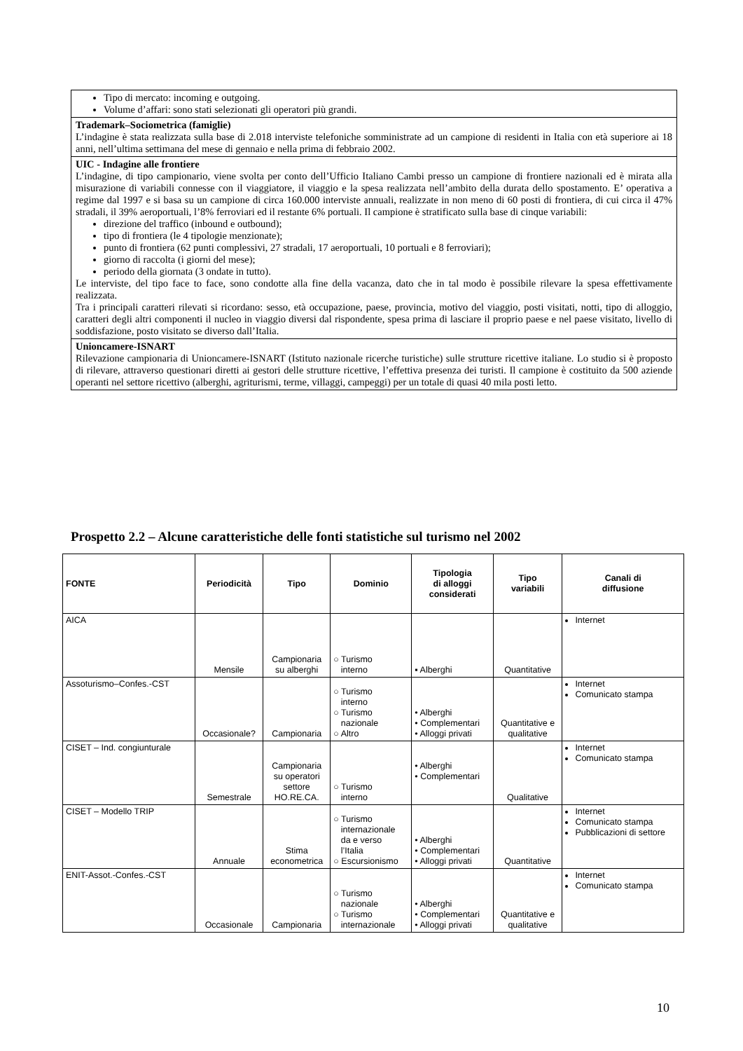Tipo di mercato: incoming e outgoing.
Volume d’affari: sono stati selezionati gli operatori più grandi.
Trademark–Sociometrica (famiglie)
L’indagine è stata realizzata sulla base di 2.018 interviste telefoniche somministrate ad un campione di residenti in Italia con età superiore ai 18 anni, nell’ultima settimana del mese di gennaio e nella prima di febbraio 2002.
UIC - Indagine alle frontiere
L’indagine, di tipo campionario, viene svolta per conto dell’Ufficio Italiano Cambi presso un campione di frontiere nazionali ed è mirata alla misurazione di variabili connesse con il viaggiatore, il viaggio e la spesa realizzata nell’ambito della durata dello spostamento. E’ operativa a regime dal 1997 e si basa su un campione di circa 160.000 interviste annuali, realizzate in non meno di 60 posti di frontiera, di cui circa il 47% stradali, il 39% aeroportuali, l’8% ferroviari ed il restante 6% portuali. Il campione è stratificato sulla base di cinque variabili:
direzione del traffico (inbound e outbound);
tipo di frontiera (le 4 tipologie menzionate);
punto di frontiera (62 punti complessivi, 27 stradali, 17 aeroportuali, 10 portuali e 8 ferroviari);
giorno di raccolta (i giorni del mese);
periodo della giornata (3 ondate in tutto).
Le interviste, del tipo face to face, sono condotte alla fine della vacanza, dato che in tal modo è possibile rilevare la spesa effettivamente realizzata.
Tra i principali caratteri rilevati si ricordano: sesso, età occupazione, paese, provincia, motivo del viaggio, posti visitati, notti, tipo di alloggio, caratteri degli altri componenti il nucleo in viaggio diversi dal rispondente, spesa prima di lasciare il proprio paese e nel paese visitato, livello di soddisfazione, posto visitato se diverso dall’Italia.
Unioncamere-ISNART
Rilevazione campionaria di Unioncamere-ISNART (Istituto nazionale ricerche turistiche) sulle strutture ricettive italiane. Lo studio si è proposto di rilevare, attraverso questionari diretti ai gestori delle strutture ricettive, l’effettiva presenza dei turisti. Il campione è costituito da 500 aziende operanti nel settore ricettivo (alberghi, agriturismi, terme, villaggi, campeggi) per un totale di quasi 40 mila posti letto.
Prospetto 2.2 – Alcune caratteristiche delle fonti statistiche sul turismo nel 2002
| FONTE | Periodicità | Tipo | Dominio | Tipologia di alloggi considerati | Tipo variabili | Canali di diffusione |
| --- | --- | --- | --- | --- | --- | --- |
| AICA | Mensile | Campionaria su alberghi | ○ Turismo interno | ▪ Alberghi | Quantitative | Internet |
| Assoturismo–Confes.-CST | Occasionale? | Campionaria | ○ Turismo interno ○ Turismo nazionale ○ Altro | • Alberghi • Complementari • Alloggi privati | Quantitative e qualitative | Internet Comunicato stampa |
| CISET – Ind. congiunturale | Semestrale | Campionaria su operatori settore HO.RE.CA. | ○ Turismo interno | • Alberghi • Complementari | Qualitative | Internet Comunicato stampa |
| CISET – Modello TRIP | Annuale | Stima econometrica | ○ Turismo internazionale da e verso l’Italia ○ Escursionismo | • Alberghi • Complementari • Alloggi privati | Quantitative | Internet Comunicato stampa Pubblicazioni di settore |
| ENIT-Assot.-Confes.-CST | Occasionale | Campionaria | ○ Turismo nazionale ○ Turismo internazionale | • Alberghi • Complementari • Alloggi privati | Quantitative e qualitative | Internet Comunicato stampa |
10